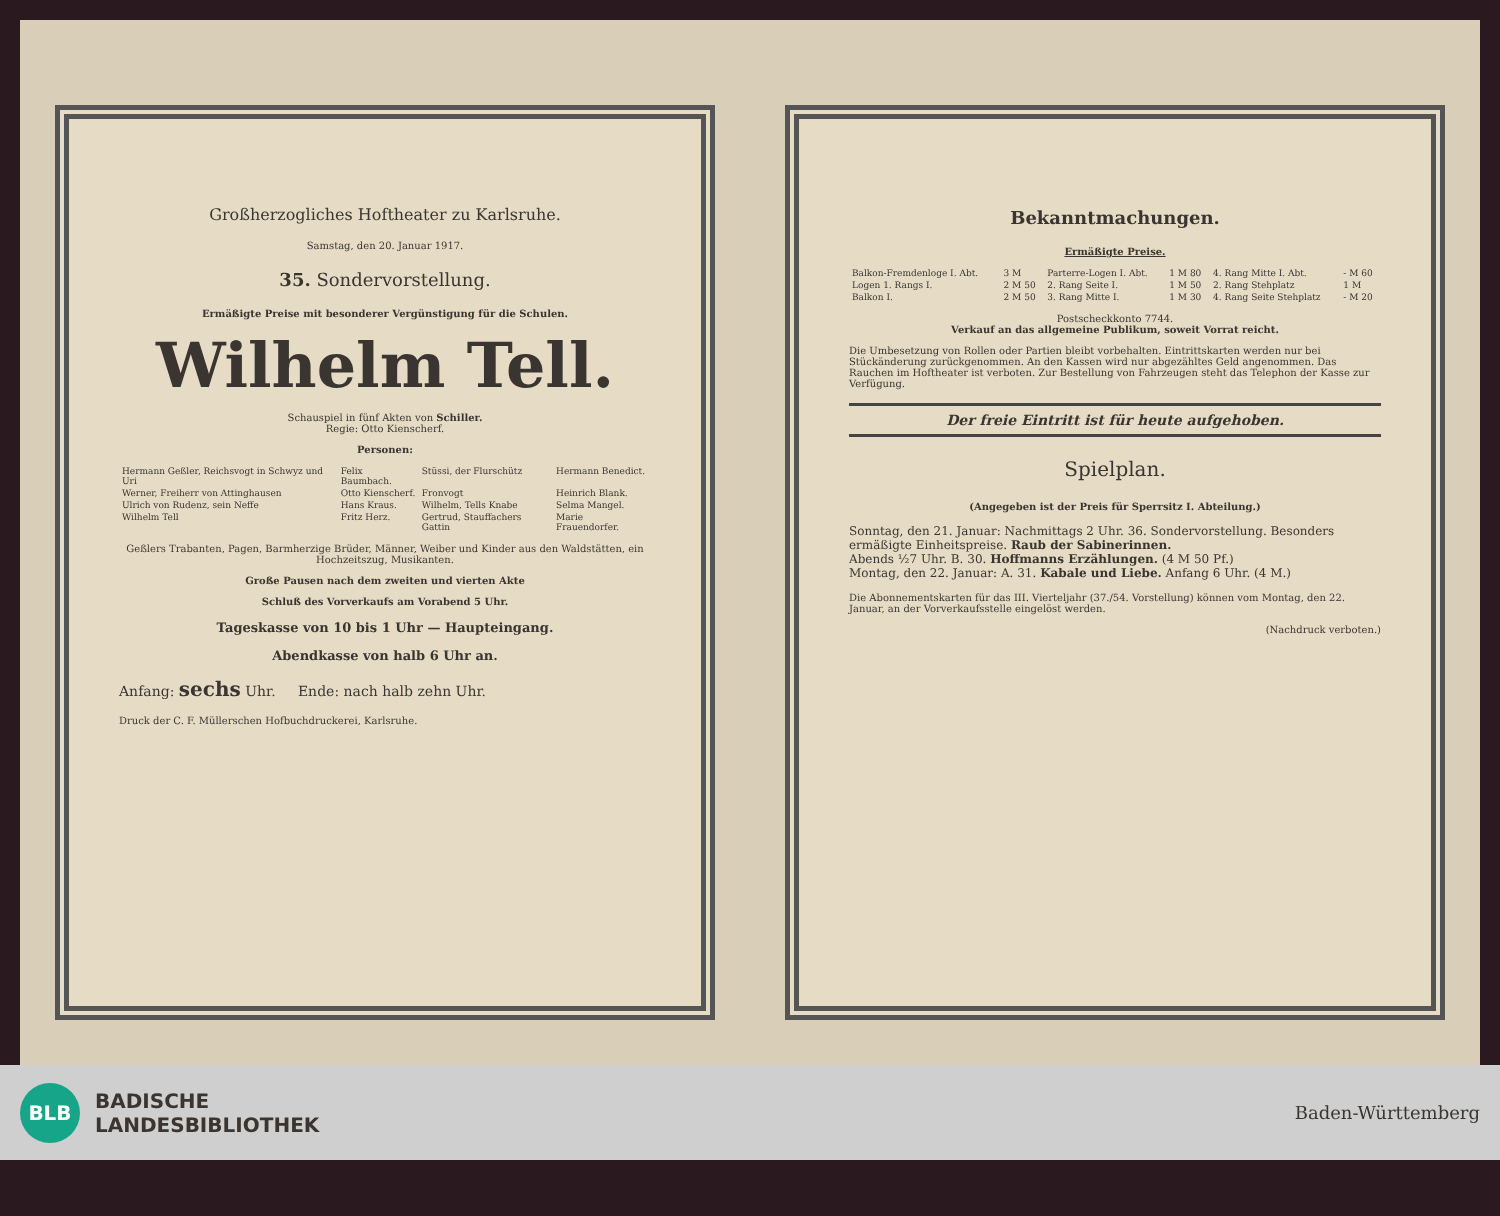Großherzogliches Hoftheater zu Karlsruhe.
Samstag, den 20. Januar 1917.
35. Sondervorstellung.
Ermäßigte Preise mit besonderer Vergünstigung für die Schulen.
Wilhelm Tell.
Schauspiel in fünf Akten von Schiller.
Regie: Otto Kienscherf.
Personen:
| Hermann Geßler, Reichsvogt in Schwyz und Uri | Felix Baumbach. | Stüssi, der Flurschütz | Hermann Benedict. |
| Werner, Freiherr von Attinghausen | Otto Kienscherf. | Fronvogt | Heinrich Blank. |
| Ulrich von Rudenz, sein Neffe | Hans Kraus. | Wilhelm, Tells Knabe | Selma Mangel. |
| Wilhelm Tell | Fritz Herz. | Gertrud, Stauffachers Gattin | Marie Frauendorfer. |
Geßlers Trabanten, Pagen, Barmherzige Brüder, Männer, Weiber und Kinder aus den Waldstätten, ein Hochzeitszug, Musikanten.
Große Pausen nach dem zweiten und vierten Akte
Schluß des Vorverkaufs am Vorabend 5 Uhr.
Tageskasse von 10 bis 1 Uhr — Haupteingang.
Abendkasse von halb 6 Uhr an.
Anfang: sechs Uhr. Ende: nach halb zehn Uhr.
Druck der C. F. Müllerschen Hofbuchdruckerei, Karlsruhe.
Bekanntmachungen.
Ermäßigte Preise.
| Balkon-Fremdenloge I. Abt. | 3 M | Parterre-Logen I. Abt. | 1 M 80 | 4. Rang Mitte I. Abt. | - M 60 |
| Logen 1. Rangs I. | 2 M 50 | 2. Rang Seite I. | 1 M 50 | 2. Rang Stehplatz | 1 M |
| Balkon I. | 2 M 50 | 3. Rang Mitte I. | 1 M 30 | 4. Rang Seite Stehplatz | - M 20 |
Postscheckkonto 7744.
Verkauf an das allgemeine Publikum, soweit Vorrat reicht.
Die Umbesetzung von Rollen oder Partien bleibt vorbehalten. Eintrittskarten werden nur bei Stückänderung zurückgenommen. An den Kassen wird nur abgezähltes Geld angenommen. Das Rauchen im Hoftheater ist verboten. Zur Bestellung von Fahrzeugen steht das Telephon der Kasse zur Verfügung.
Der freie Eintritt ist für heute aufgehoben.
Spielplan.
(Angegeben ist der Preis für Sperrsitz I. Abteilung.)
Sonntag, den 21. Januar: Nachmittags 2 Uhr. 36. Sondervorstellung. Besonders ermäßigte Einheitspreise. Raub der Sabinerinnen.
Abends ½7 Uhr. B. 30. Hoffmanns Erzählungen. (4 M 50 Pf.)
Montag, den 22. Januar: A. 31. Kabale und Liebe. Anfang 6 Uhr. (4 M.)
Die Abonnementskarten für das III. Vierteljahr (37./54. Vorstellung) können vom Montag, den 22. Januar, an der Vorverkaufsstelle eingelöst werden.
(Nachdruck verboten.)
BLB
BADISCHE
LANDESBIBLIOTHEK
Baden-Württemberg